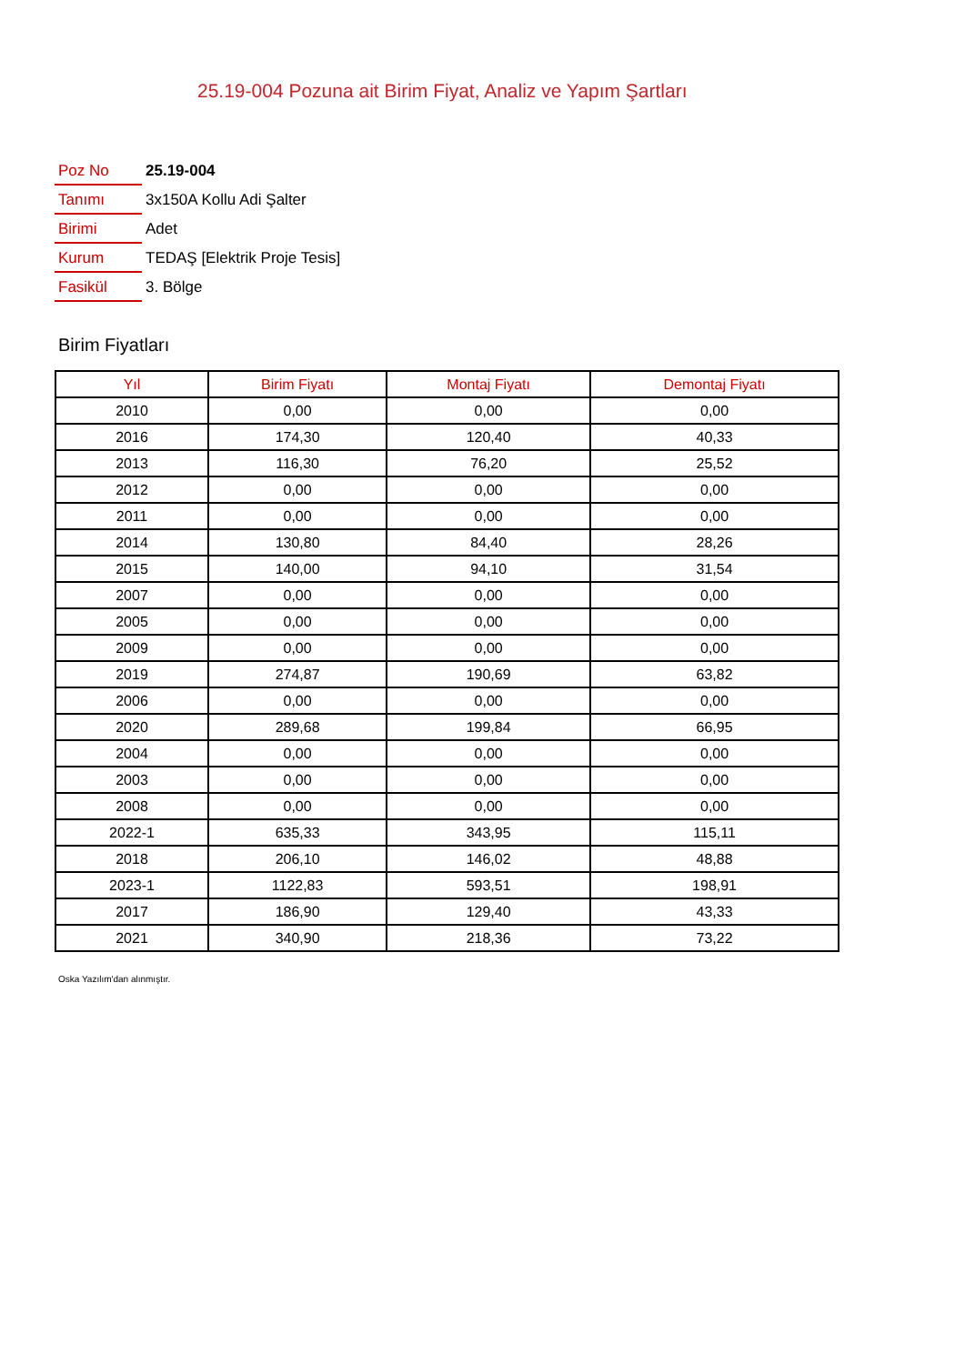25.19-004 Pozuna ait Birim Fiyat, Analiz ve Yapım Şartları
| Poz No | 25.19-004 |
| Tanımı | 3x150A Kollu Adi Şalter |
| Birimi | Adet |
| Kurum | TEDAŞ [Elektrik Proje Tesis] |
| Fasikül | 3. Bölge |
Birim Fiyatları
| Yıl | Birim Fiyatı | Montaj Fiyatı | Demontaj Fiyatı |
| --- | --- | --- | --- |
| 2010 | 0,00 | 0,00 | 0,00 |
| 2016 | 174,30 | 120,40 | 40,33 |
| 2013 | 116,30 | 76,20 | 25,52 |
| 2012 | 0,00 | 0,00 | 0,00 |
| 2011 | 0,00 | 0,00 | 0,00 |
| 2014 | 130,80 | 84,40 | 28,26 |
| 2015 | 140,00 | 94,10 | 31,54 |
| 2007 | 0,00 | 0,00 | 0,00 |
| 2005 | 0,00 | 0,00 | 0,00 |
| 2009 | 0,00 | 0,00 | 0,00 |
| 2019 | 274,87 | 190,69 | 63,82 |
| 2006 | 0,00 | 0,00 | 0,00 |
| 2020 | 289,68 | 199,84 | 66,95 |
| 2004 | 0,00 | 0,00 | 0,00 |
| 2003 | 0,00 | 0,00 | 0,00 |
| 2008 | 0,00 | 0,00 | 0,00 |
| 2022-1 | 635,33 | 343,95 | 115,11 |
| 2018 | 206,10 | 146,02 | 48,88 |
| 2023-1 | 1122,83 | 593,51 | 198,91 |
| 2017 | 186,90 | 129,40 | 43,33 |
| 2021 | 340,90 | 218,36 | 73,22 |
Oska Yazılım'dan alınmıştır.